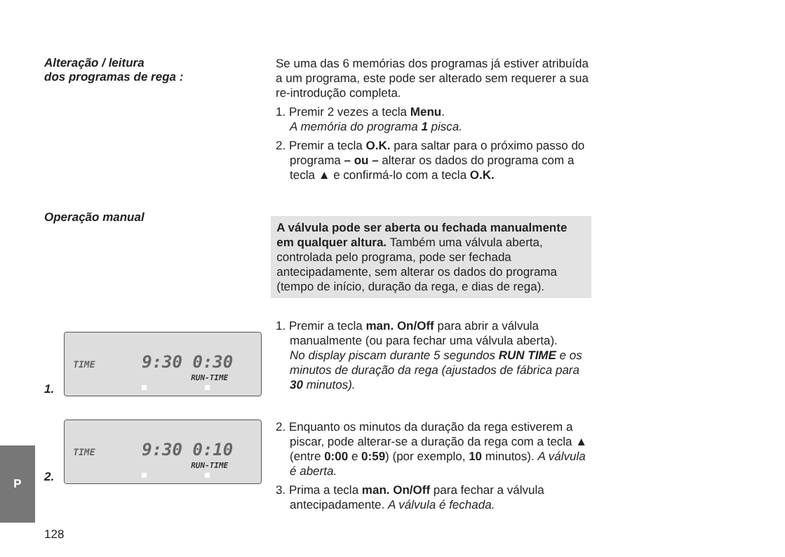Alteração / leitura
dos programas de rega :
Se uma das 6 memórias dos programas já estiver atribuída a um programa, este pode ser alterado sem requerer a sua re-introdução completa.
1. Premir 2 vezes a tecla Menu.
A memória do programa 1 pisca.
2. Premir a tecla O.K. para saltar para o próximo passo do programa – ou – alterar os dados do programa com a tecla ▲ e confirmá-lo com a tecla O.K.
Operação manual
A válvula pode ser aberta ou fechada manualmente em qualquer altura. Também uma válvula aberta, controlada pelo programa, pode ser fechada antecipadamente, sem alterar os dados do programa (tempo de início, duração da rega, e dias de rega).
1.
TIME 9:30 0:30
RUN-TIME
1. Premir a tecla man. On/Off para abrir a válvula manualmente (ou para fechar uma válvula aberta).
No display piscam durante 5 segundos RUN TIME e os minutos de duração da rega (ajustados de fábrica para 30 minutos).
2.
TIME 9:30 0:10
RUN-TIME
2. Enquanto os minutos da duração da rega estiverem a piscar, pode alterar-se a duração da rega com a tecla ▲ (entre 0:00 e 0:59) (por exemplo, 10 minutos). A válvula é aberta.
3. Prima a tecla man. On/Off para fechar a válvula antecipadamente. A válvula é fechada.
P
128